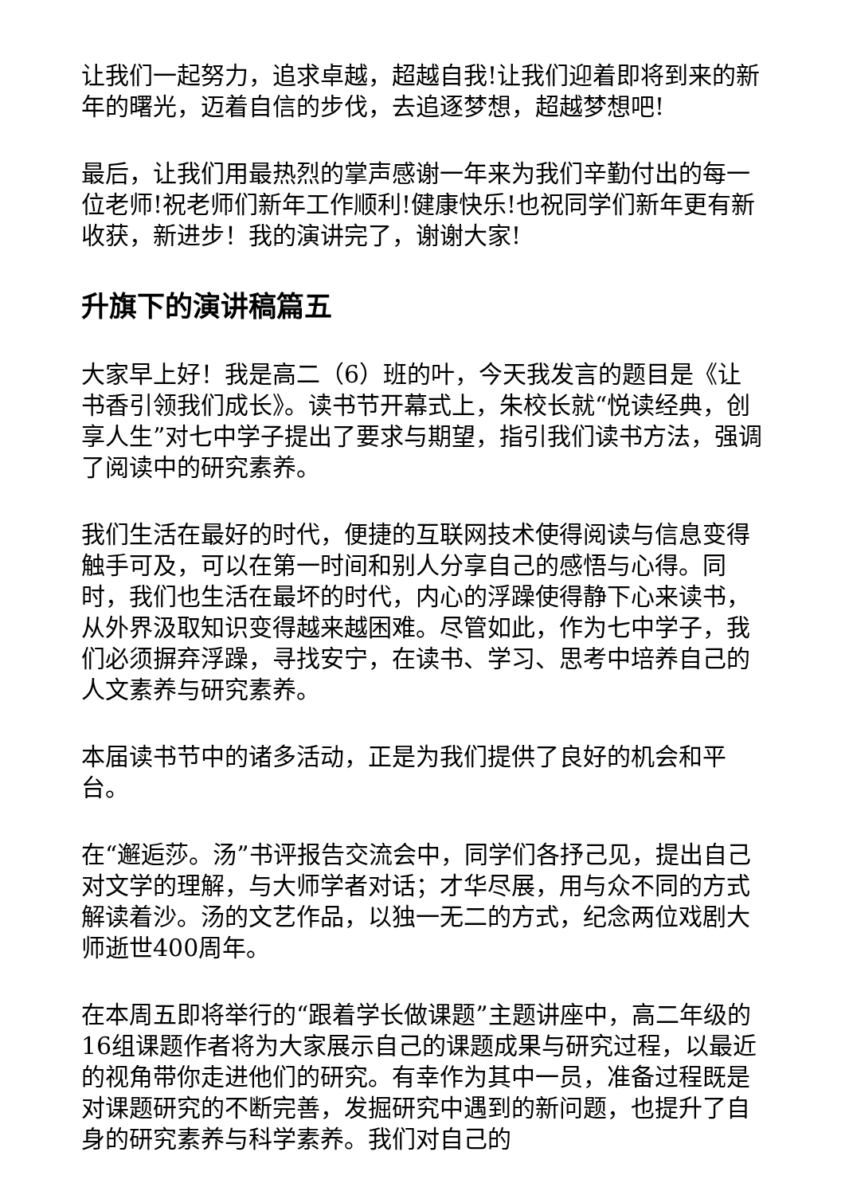让我们一起努力，追求卓越，超越自我!让我们迎着即将到来的新年的曙光，迈着自信的步伐，去追逐梦想，超越梦想吧!
最后，让我们用最热烈的掌声感谢一年来为我们辛勤付出的每一位老师!祝老师们新年工作顺利!健康快乐!也祝同学们新年更有新收获，新进步！我的演讲完了，谢谢大家!
升旗下的演讲稿篇五
大家早上好！我是高二（6）班的叶，今天我发言的题目是《让书香引领我们成长》。读书节开幕式上，朱校长就“悦读经典，创享人生”对七中学子提出了要求与期望，指引我们读书方法，强调了阅读中的研究素养。
我们生活在最好的时代，便捷的互联网技术使得阅读与信息变得触手可及，可以在第一时间和别人分享自己的感悟与心得。同时，我们也生活在最坏的时代，内心的浮躁使得静下心来读书，从外界汲取知识变得越来越困难。尽管如此，作为七中学子，我们必须摒弃浮躁，寻找安宁，在读书、学习、思考中培养自己的人文素养与研究素养。
本届读书节中的诸多活动，正是为我们提供了良好的机会和平台。
在“邂逅莎。汤”书评报告交流会中，同学们各抒己见，提出自己对文学的理解，与大师学者对话；才华尽展，用与众不同的方式解读着沙。汤的文艺作品，以独一无二的方式，纪念两位戏剧大师逝世400周年。
在本周五即将举行的“跟着学长做课题”主题讲座中，高二年级的16组课题作者将为大家展示自己的课题成果与研究过程，以最近的视角带你走进他们的研究。有幸作为其中一员，准备过程既是对课题研究的不断完善，发掘研究中遇到的新问题，也提升了自身的研究素养与科学素养。我们对自己的